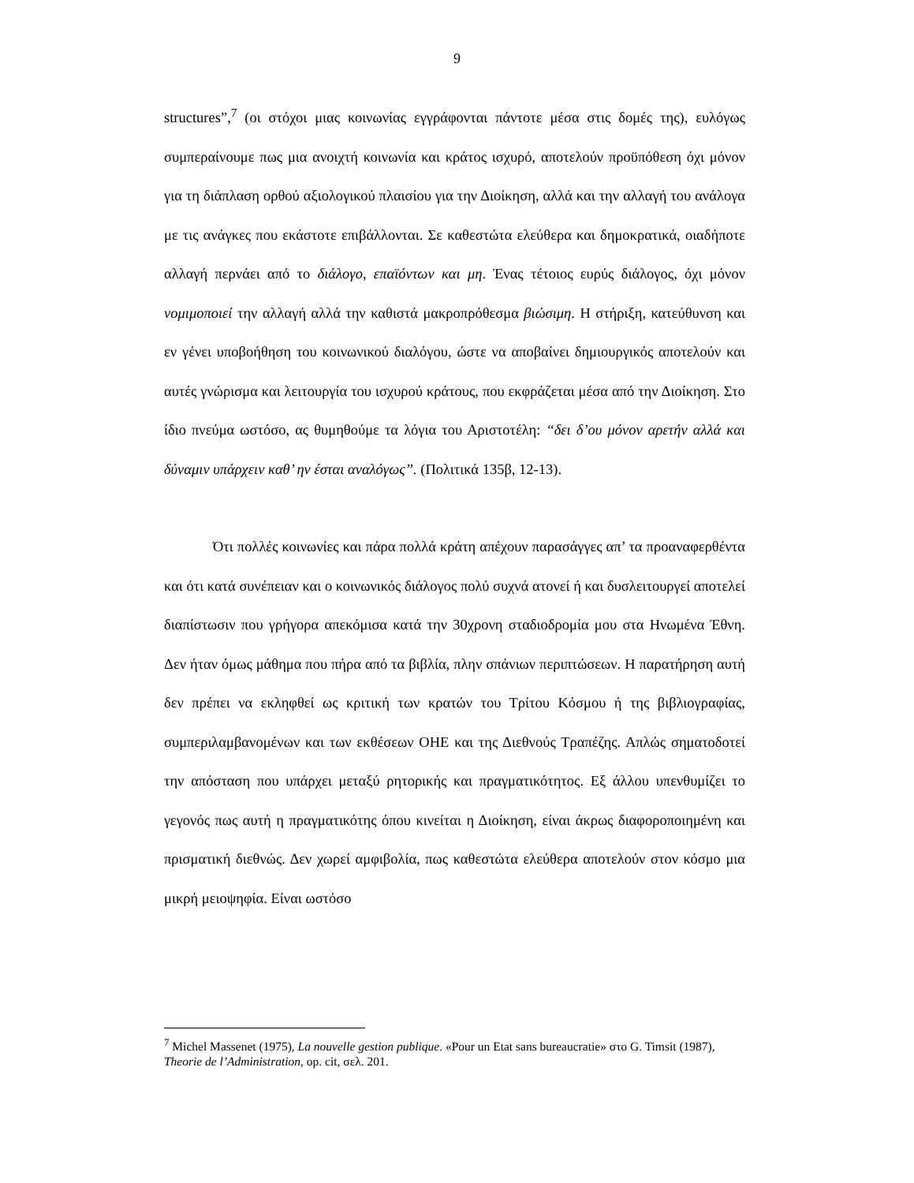9
structures”,<sup>7</sup> (οι στόχοι μιας κοινωνίας εγγράφονται πάντοτε μέσα στις δομές της), ευλόγως συμπεραίνουμε πως μια ανοιχτή κοινωνία και κράτος ισχυρό, αποτελούν προϋπόθεση όχι μόνον για τη διάπλαση ορθού αξιολογικού πλαισίου για την Διοίκηση, αλλά και την αλλαγή του ανάλογα με τις ανάγκες που εκάστοτε επιβάλλονται. Σε καθεστώτα ελεύθερα και δημοκρατικά, οιαδήποτε αλλαγή περνάει από το διάλογο, επαϊόντων και μη. Ένας τέτοιος ευρύς διάλογος, όχι μόνον νομιμοποιεί την αλλαγή αλλά την καθιστά μακροπρόθεσμα βιώσιμη. Η στήριξη, κατεύθυνση και εν γένει υποβοήθηση του κοινωνικού διαλόγου, ώστε να αποβαίνει δημιουργικός αποτελούν και αυτές γνώρισμα και λειτουργία του ισχυρού κράτους, που εκφράζεται μέσα από την Διοίκηση. Στο ίδιο πνεύμα ωστόσο, ας θυμηθούμε τα λόγια του Αριστοτέλη: “δει δ’ου μόνον αρετήν αλλά και δύναμιν υπάρχειν καθ’ ην έσται αναλόγως”. (Πολιτικά 135β, 12-13).
Ότι πολλές κοινωνίες και πάρα πολλά κράτη απέχουν παρασάγγες απ’ τα προαναφερθέντα και ότι κατά συνέπειαν και ο κοινωνικός διάλογος πολύ συχνά ατονεί ή και δυσλειτουργεί αποτελεί διαπίστωσιν που γρήγορα απεκόμισα κατά την 30χρονη σταδιοδρομία μου στα Ηνωμένα Έθνη. Δεν ήταν όμως μάθημα που πήρα από τα βιβλία, πλην σπάνιων περιπτώσεων. Η παρατήρηση αυτή δεν πρέπει να εκληφθεί ως κριτική των κρατών του Τρίτου Κόσμου ή της βιβλιογραφίας, συμπεριλαμβανομένων και των εκθέσεων ΟΗΕ και της Διεθνούς Τραπέζης. Απλώς σηματοδοτεί την απόσταση που υπάρχει μεταξύ ρητορικής και πραγματικότητος. Εξ άλλου υπενθυμίζει το γεγονός πως αυτή η πραγματικότης όπου κινείται η Διοίκηση, είναι άκρως διαφοροποιημένη και πρισματική διεθνώς. Δεν χωρεί αμφιβολία, πως καθεστώτα ελεύθερα αποτελούν στον κόσμο μια μικρή μειοψηφία. Είναι ωστόσο
<sup>7</sup> Michel Massenet (1975), La nouvelle gestion publique. «Pour un Etat sans bureaucratie» στο G. Timsit (1987), Theorie de l’Administration, op. cit, σελ. 201.